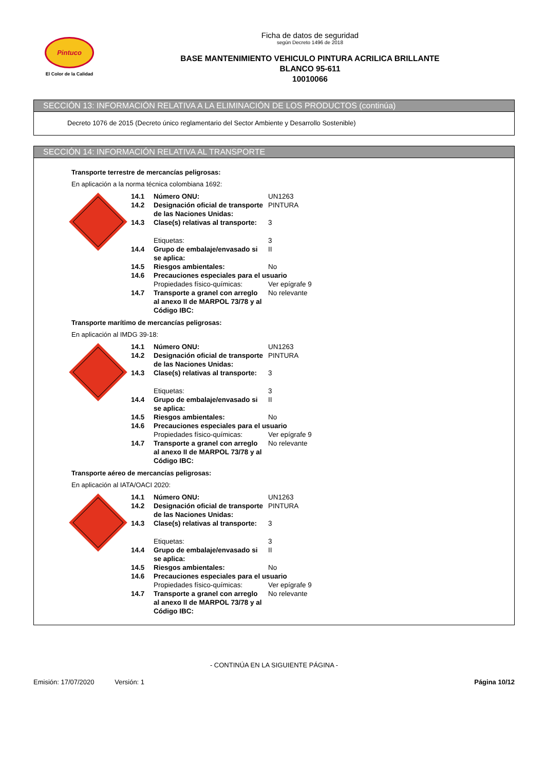Pintuco
El Color de la Calidad
Ficha de datos de seguridad
según Decreto 1496 de 2018
BASE MANTENIMIENTO VEHICULO PINTURA ACRILICA BRILLANTE
BLANCO 95-611
10010066
SECCIÓN 13: INFORMACIÓN RELATIVA A LA ELIMINACIÓN DE LOS PRODUCTOS (continúa)
Decreto 1076 de 2015 (Decreto único reglamentario del Sector Ambiente y Desarrollo Sostenible)
SECCIÓN 14: INFORMACIÓN RELATIVA AL TRANSPORTE
Transporte terrestre de mercancías peligrosas:
En aplicación a la norma técnica colombiana 1692:
| 14.1 | Número ONU: | UN1263 |
| 14.2 | Designación oficial de transporte de las Naciones Unidas: | PINTURA |
| 14.3 | Clase(s) relativas al transporte: | 3 |
| | Etiquetas: | 3 |
| 14.4 | Grupo de embalaje/envasado si se aplica: | II |
| 14.5 | Riesgos ambientales: | No |
| 14.6 | Precauciones especiales para el usuario | |
| | Propiedades físico-químicas: | Ver epígrafe 9 |
| 14.7 | Transporte a granel con arreglo al anexo II de MARPOL 73/78 y al Código IBC: | No relevante |
Transporte marítimo de mercancías peligrosas:
En aplicación al IMDG 39-18:
| 14.1 | Número ONU: | UN1263 |
| 14.2 | Designación oficial de transporte de las Naciones Unidas: | PINTURA |
| 14.3 | Clase(s) relativas al transporte: | 3 |
| | Etiquetas: | 3 |
| 14.4 | Grupo de embalaje/envasado si se aplica: | II |
| 14.5 | Riesgos ambientales: | No |
| 14.6 | Precauciones especiales para el usuario | |
| | Propiedades físico-químicas: | Ver epígrafe 9 |
| 14.7 | Transporte a granel con arreglo al anexo II de MARPOL 73/78 y al Código IBC: | No relevante |
Transporte aéreo de mercancías peligrosas:
En aplicación al IATA/OACI 2020:
| 14.1 | Número ONU: | UN1263 |
| 14.2 | Designación oficial de transporte de las Naciones Unidas: | PINTURA |
| 14.3 | Clase(s) relativas al transporte: | 3 |
| | Etiquetas: | 3 |
| 14.4 | Grupo de embalaje/envasado si se aplica: | II |
| 14.5 | Riesgos ambientales: | No |
| 14.6 | Precauciones especiales para el usuario | |
| | Propiedades físico-químicas: | Ver epígrafe 9 |
| 14.7 | Transporte a granel con arreglo al anexo II de MARPOL 73/78 y al Código IBC: | No relevante |
- CONTINÚA EN LA SIGUIENTE PÁGINA -
Emisión: 17/07/2020 Versión: 1 Página 10/12